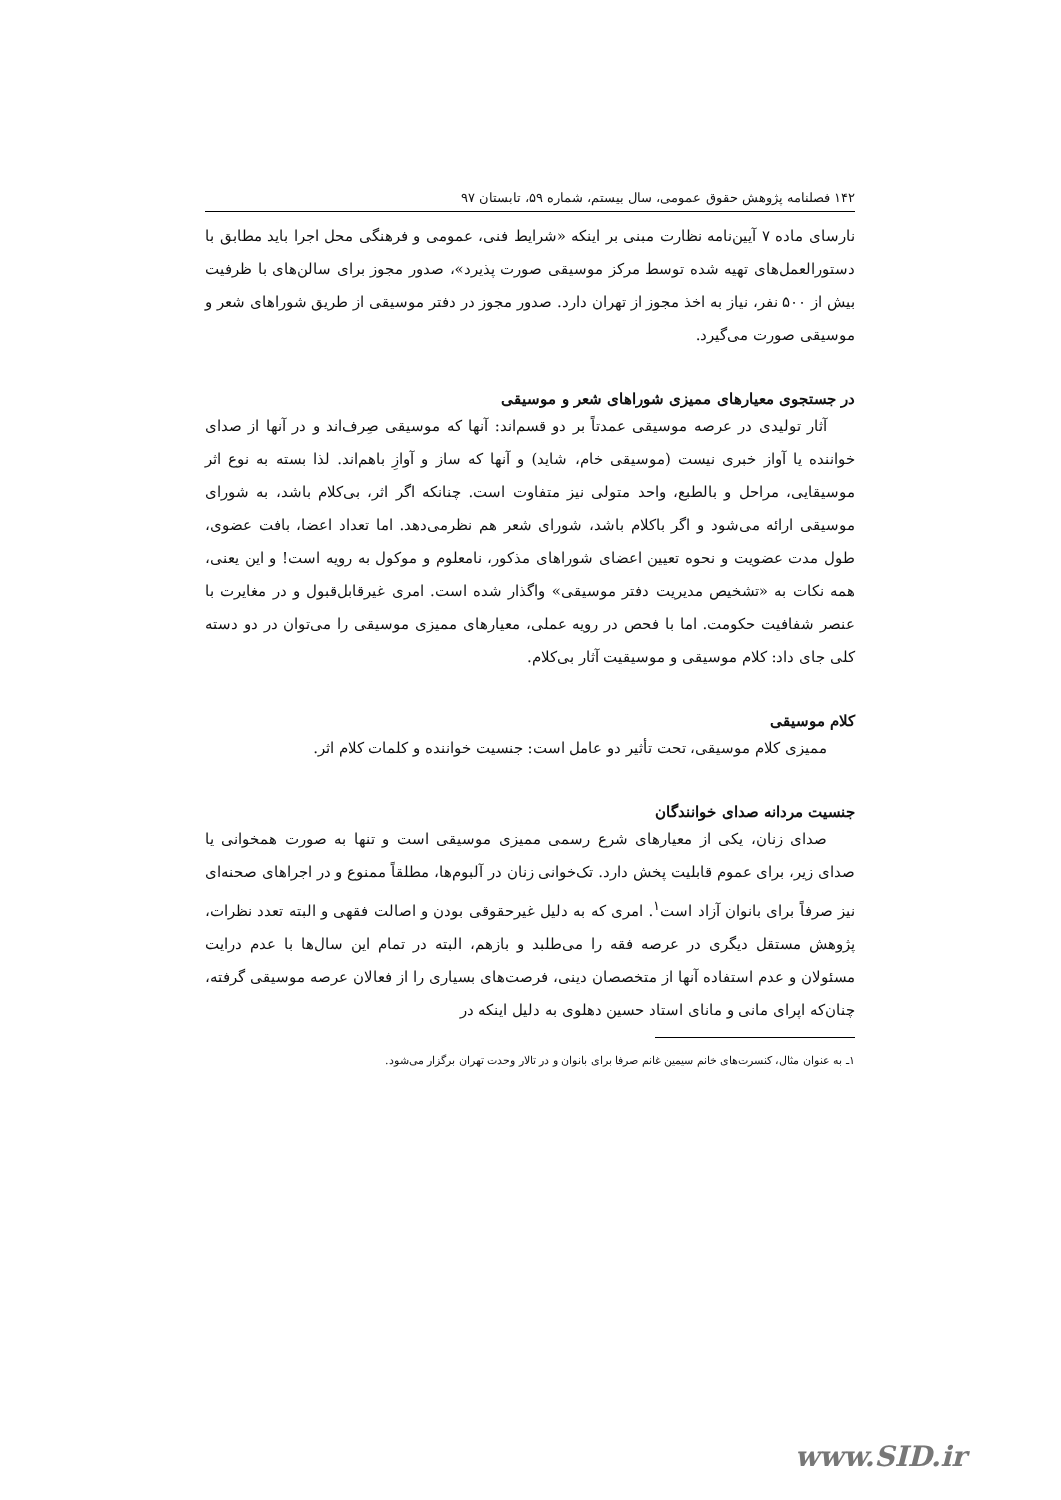۱۴۲ فصلنامه پژوهش حقوق عمومی، سال بیستم، شماره ۵۹، تابستان ۹۷
نارسای ماده ۷ آیین‌نامه نظارت مبنی بر اینکه «شرایط فنی، عمومی و فرهنگی محل اجرا باید مطابق با دستورالعمل‌های تهیه شده توسط مرکز موسیقی صورت پذیرد»، صدور مجوز برای سالن‌های با ظرفیت بیش از ۵۰۰ نفر، نیاز به اخذ مجوز از تهران دارد. صدور مجوز در دفتر موسیقی از طریق شوراهای شعر و موسیقی صورت می‌گیرد.
در جستجوی معیارهای ممیزی شوراهای شعر و موسیقی
آثار تولیدی در عرصه موسیقی عمدتاً بر دو قسم‌اند: آنها که موسیقی صِرف‌اند و در آنها از صدای خواننده یا آواز خبری نیست (موسیقی خام، شاید) و آنها که ساز و آوازِ باهم‌اند. لذا بسته به نوع اثر موسیقایی، مراحل و بالطبع، واحد متولی نیز متفاوت است. چنانکه اگر اثر، بی‌کلام باشد، به شورای موسیقی ارائه می‌شود و اگر باکلام باشد، شورای شعر هم نظرمی‌دهد. اما تعداد اعضا، بافت عضوی، طول مدت عضویت و نحوه تعیین اعضای شوراهای مذکور، نامعلوم و موکول به رویه است! و این یعنی، همه نکات به «تشخیص مدیریت دفتر موسیقی» واگذار شده است. امری غیرقابل‌قبول و در مغایرت با عنصر شفافیت حکومت. اما با فحص در رویه عملی، معیارهای ممیزی موسیقی را می‌توان در دو دسته کلی جای داد: کلام موسیقی و موسیقیت آثار بی‌کلام.
کلام موسیقی
ممیزی کلام موسیقی، تحت تأثیر دو عامل است: جنسیت خواننده و کلمات کلام اثر.
جنسیت مردانه صدای خوانندگان
صدای زنان، یکی از معیارهای شرع رسمی ممیزی موسیقی است و تنها به صورت همخوانی یا صدای زیر، برای عموم قابلیت پخش دارد. تک‌خوانی زنان در آلبوم‌ها، مطلقاً ممنوع و در اجراهای صحنه‌ای نیز صرفاً برای بانوان آزاد است<sup>۱</sup>. امری که به دلیل غیرحقوقی بودن و اصالت فقهی و البته تعدد نظرات، پژوهش مستقل دیگری در عرصه فقه را می‌طلبد و بازهم، البته در تمام این سال‌ها با عدم درایت مسئولان و عدم استفاده آنها از متخصصان دینی، فرصت‌های بسیاری را از فعالان عرصه موسیقی گرفته، چنان‌که اپرای مانی و مانای استاد حسین دهلوی به دلیل اینکه در
۱ـ به عنوان مثال، کنسرت‌های خانم سیمین غانم صرفا برای بانوان و در تالار وحدت تهران برگزار می‌شود.
www.SID.ir